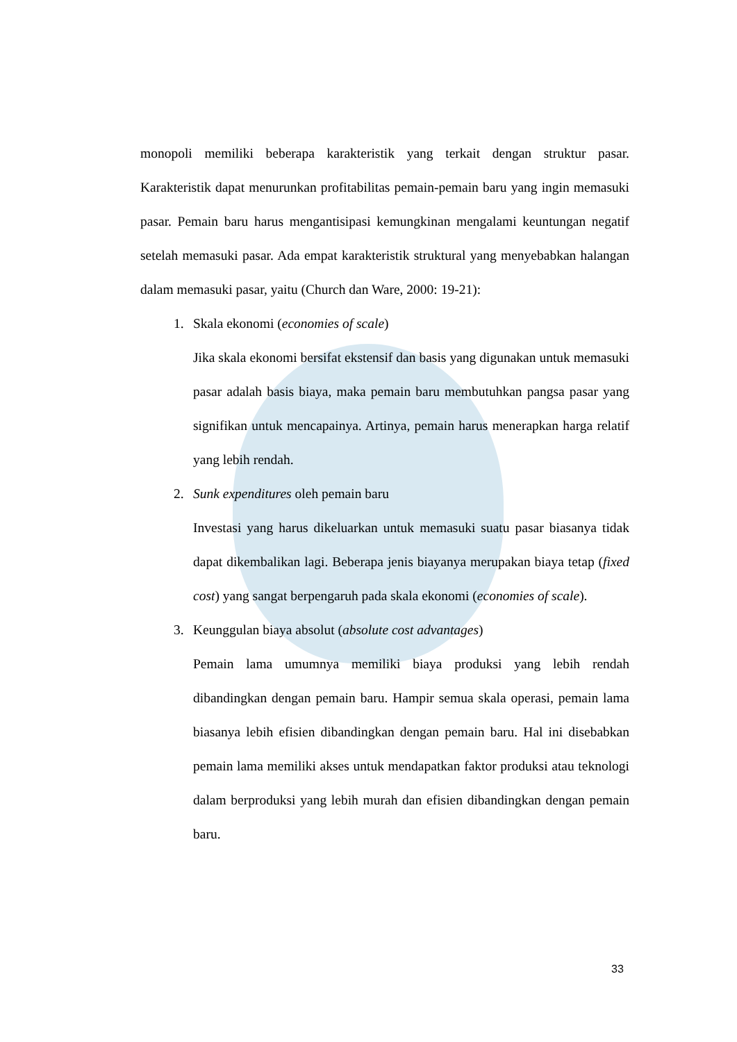monopoli memiliki beberapa karakteristik yang terkait dengan struktur pasar. Karakteristik dapat menurunkan profitabilitas pemain-pemain baru yang ingin memasuki pasar. Pemain baru harus mengantisipasi kemungkinan mengalami keuntungan negatif setelah memasuki pasar. Ada empat karakteristik struktural yang menyebabkan halangan dalam memasuki pasar, yaitu (Church dan Ware, 2000: 19-21):
1. Skala ekonomi (economies of scale)
Jika skala ekonomi bersifat ekstensif dan basis yang digunakan untuk memasuki pasar adalah basis biaya, maka pemain baru membutuhkan pangsa pasar yang signifikan untuk mencapainya. Artinya, pemain harus menerapkan harga relatif yang lebih rendah.
2. Sunk expenditures oleh pemain baru
Investasi yang harus dikeluarkan untuk memasuki suatu pasar biasanya tidak dapat dikembalikan lagi. Beberapa jenis biayanya merupakan biaya tetap (fixed cost) yang sangat berpengaruh pada skala ekonomi (economies of scale).
3. Keunggulan biaya absolut (absolute cost advantages)
Pemain lama umumnya memiliki biaya produksi yang lebih rendah dibandingkan dengan pemain baru. Hampir semua skala operasi, pemain lama biasanya lebih efisien dibandingkan dengan pemain baru. Hal ini disebabkan pemain lama memiliki akses untuk mendapatkan faktor produksi atau teknologi dalam berproduksi yang lebih murah dan efisien dibandingkan dengan pemain baru.
33